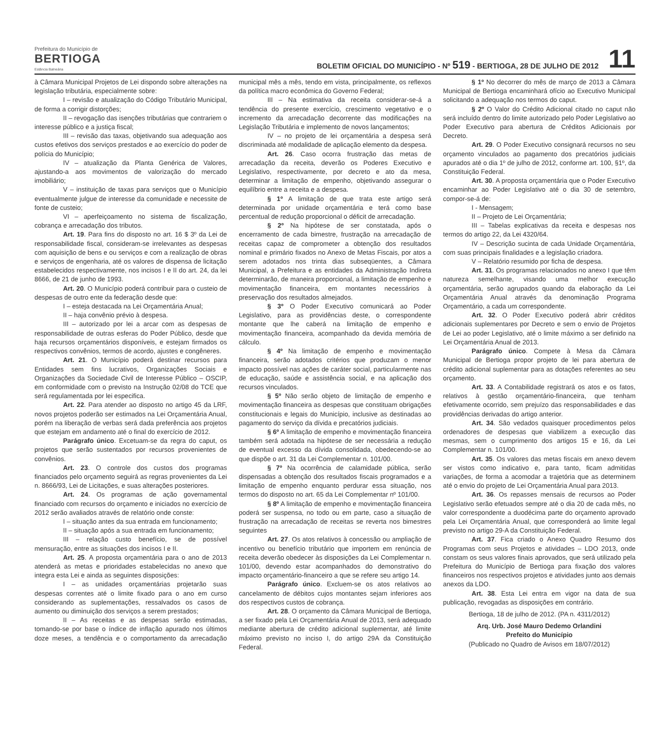Prefeitura do Município de
BERTIOGA
Estância Balneária
BOLETIM OFICIAL DO MUNICÍPIO - Nº 519 - BERTIOGA, 28 DE JULHO DE 2012
11
à Câmara Municipal Projetos de Lei dispondo sobre alterações na legislação tributária, especialmente sobre:
I – revisão e atualização do Código Tributário Municipal, de forma a corrigir distorções;
II – revogação das isenções tributárias que contrariem o interesse público e a justiça fiscal;
III – revisão das taxas, objetivando sua adequação aos custos efetivos dos serviços prestados e ao exercício do poder de polícia do Município;
IV – atualização da Planta Genérica de Valores, ajustando-a aos movimentos de valorização do mercado imobiliário;
V – instituição de taxas para serviços que o Município eventualmente julgue de interesse da comunidade e necessite de fonte de custeio;
VI – aperfeiçoamento no sistema de fiscalização, cobrança e arrecadação dos tributos.
Art. 19. Para fins do disposto no art. 16 $ 3º da Lei de responsabilidade fiscal, consideram-se irrelevantes as despesas com aquisição de bens e ou serviços e com a realização de obras e serviços de engenharia, até os valores de dispensa de licitação estabelecidos respectivamente, nos incisos I e II do art. 24, da lei 8666, de 21 de junho de 1993.
Art. 20. O Município poderá contribuir para o custeio de despesas de outro ente da federação desde que:
I – esteja destacada na Lei Orçamentária Anual;
II – haja convênio prévio à despesa.
III – autorizado por lei a arcar com as despesas de responsabilidade de outras esferas do Poder Público, desde que haja recursos orçamentários disponíveis, e estejam firmados os respectivos convênios, termos de acordo, ajustes e congêneres.
Art. 21. O Município poderá destinar recursos para Entidades sem fins lucrativos, Organizações Sociais e Organizações da Sociedade Civil de Interesse Público – OSCIP, em conformidade com o previsto na Instrução 02/08 do TCE que será regulamentada por lei especifica.
Art. 22. Para atender ao disposto no artigo 45 da LRF, novos projetos poderão ser estimados na Lei Orçamentária Anual, porém na liberação de verbas será dada preferência aos projetos que estejam em andamento até o final do exercício de 2012.
Parágrafo único. Excetuam-se da regra do caput, os projetos que serão sustentados por recursos provenientes de convênios.
Art. 23. O controle dos custos dos programas financiados pelo orçamento seguirá as regras provenientes da Lei n. 8666/93, Lei de Licitações, e suas alterações posteriores.
Art. 24. Os programas de ação governamental financiado com recursos do orçamento e iniciados no exercício de 2012 serão avaliados através de relatório onde conste:
I – situação antes da sua entrada em funcionamento;
II – situação após a sua entrada em funcionamento;
III – relação custo benefício, se de possível mensuração, entre as situações dos incisos I e II.
Art. 25. A proposta orçamentária para o ano de 2013 atenderá as metas e prioridades estabelecidas no anexo que integra esta Lei e ainda as seguintes disposições:
I – as unidades orçamentárias projetarão suas despesas correntes até o limite fixado para o ano em curso considerando as suplementações, ressalvados os casos de aumento ou diminuição dos serviços a serem prestados;
II – As receitas e as despesas serão estimadas, tomando-se por base o índice de inflação apurado nos últimos doze meses, a tendência e o comportamento da arrecadação municipal mês a mês, tendo em vista, principalmente, os reflexos da política macro econômica do Governo Federal;
III – Na estimativa da receita considerar-se-á a tendência do presente exercício, crescimento vegetativo e o incremento da arrecadação decorrente das modificações na Legislação Tributária e implemento de novos lançamentos;
IV – no projeto de lei orçamentária a despesa será discriminada até modalidade de aplicação elemento da despesa.
Art. 26. Caso ocorra frustração das metas de arrecadação da receita, deverão os Poderes Executivo e Legislativo, respectivamente, por decreto e ato da mesa, determinar a limitação de empenho, objetivando assegurar o equilíbrio entre a receita e a despesa.
§ 1º A limitação de que trata este artigo será determinada por unidade orçamentária e terá como base percentual de redução proporcional o déficit de arrecadação.
§ 2º Na hipótese de ser constatada, após o encerramento de cada bimestre, frustração na arrecadação de receitas capaz de comprometer a obtenção dos resultados nominal e primário fixados no Anexo de Metas Fiscais, por atos a serem adotados nos trinta dias subseqüentes, a Câmara Municipal, a Prefeitura e as entidades da Administração Indireta determinarão, de maneira proporcional, a limitação de empenho e movimentação financeira, em montantes necessários à preservação dos resultados almejados.
§ 3º O Poder Executivo comunicará ao Poder Legislativo, para as providências deste, o correspondente montante que lhe caberá na limitação de empenho e movimentação financeira, acompanhado da devida memória de cálculo.
§ 4º Na limitação de empenho e movimentação financeira, serão adotados critérios que produzam o menor impacto possível nas ações de caráter social, particularmente nas de educação, saúde e assistência social, e na aplicação dos recursos vinculados.
§ 5º Não serão objeto de limitação de empenho e movimentação financeira as despesas que constituam obrigações constitucionais e legais do Município, inclusive as destinadas ao pagamento do serviço da dívida e precatórios judiciais.
§ 6º A limitação de empenho e movimentação financeira também será adotada na hipótese de ser necessária a redução de eventual excesso da dívida consolidada, obedecendo-se ao que dispõe o art. 31 da Lei Complementar n. 101/00.
§ 7º Na ocorrência de calamidade pública, serão dispensadas a obtenção dos resultados fiscais programados e a limitação de empenho enquanto perdurar essa situação, nos termos do disposto no art. 65 da Lei Complementar nº 101/00.
§ 8º A limitação de empenho e movimentação financeira poderá ser suspensa, no todo ou em parte, caso a situação de frustração na arrecadação de receitas se reverta nos bimestres seguintes
Art. 27. Os atos relativos à concessão ou ampliação de incentivo ou benefício tributário que importem em renúncia de receita deverão obedecer às disposições da Lei Complementar n. 101/00, devendo estar acompanhados do demonstrativo do impacto orçamentário-financeiro a que se refere seu artigo 14.
Parágrafo único. Excluem-se os atos relativos ao cancelamento de débitos cujos montantes sejam inferiores aos dos respectivos custos de cobrança.
Art. 28. O orçamento da Câmara Municipal de Bertioga, a ser fixado pela Lei Orçamentária Anual de 2013, será adequado mediante abertura de crédito adicional suplementar, até limite máximo previsto no inciso I, do artigo 29A da Constituição Federal.
§ 1º No decorrer do mês de março de 2013 a Câmara Municipal de Bertioga encaminhará ofício ao Executivo Municipal solicitando a adequação nos termos do caput.
§ 2º O Valor do Crédito Adicional citado no caput não será incluído dentro do limite autorizado pelo Poder Legislativo ao Poder Executivo para abertura de Créditos Adicionais por Decreto.
Art. 29. O Poder Executivo consignará recursos no seu orçamento vinculados ao pagamento dos precatórios judiciais apurados até o dia 1º de julho de 2012, conforme art. 100, §1º, da Constituição Federal.
Art. 30. A proposta orçamentária que o Poder Executivo encaminhar ao Poder Legislativo até o dia 30 de setembro, compor-se-á de:
I - Mensagem;
II – Projeto de Lei Orçamentária;
III – Tabelas explicativas da receita e despesas nos termos do artigo 22, da Lei 4320/64.
IV – Descrição sucinta de cada Unidade Orçamentária, com suas principais finalidades e a legislação criadora.
V – Relatório resumido por ficha de despesa.
Art. 31. Os programas relacionados no anexo I que têm natureza semelhante, visando uma melhor execução orçamentária, serão agrupados quando da elaboração da Lei Orçamentária Anual através da denominação Programa Orçamentário, a cada um correspondente.
Art. 32. O Poder Executivo poderá abrir créditos adicionais suplementares por Decreto e sem o envio de Projetos de Lei ao poder Legislativo, até o limite máximo a ser definido na Lei Orçamentária Anual de 2013.
Parágrafo único. Compete à Mesa da Câmara Municipal de Bertioga propor projeto de lei para abertura de crédito adicional suplementar para as dotações referentes ao seu orçamento.
Art. 33. A Contabilidade registrará os atos e os fatos, relativos à gestão orçamentário-financeira, que tenham efetivamente ocorrido, sem prejuízo das responsabilidades e das providências derivadas do artigo anterior.
Art. 34. São vedados quaisquer procedimentos pelos ordenadores de despesas que viabilizem a execução das mesmas, sem o cumprimento dos artigos 15 e 16, da Lei Complementar n. 101/00.
Art. 35. Os valores das metas fiscais em anexo devem ser vistos como indicativo e, para tanto, ficam admitidas variações, de forma a acomodar a trajetória que as determinem até o envio do projeto de Lei Orçamentária Anual para 2013.
Art. 36. Os repasses mensais de recursos ao Poder Legislativo serão efetuados sempre até o dia 20 de cada mês, no valor correspondente a duodécima parte do orçamento aprovado pela Lei Orçamentária Anual, que corresponderá ao limite legal previsto no artigo 29-A da Constituição Federal.
Art. 37. Fica criado o Anexo Quadro Resumo dos Programas com seus Projetos e atividades – LDO 2013, onde constam os seus valores finais aprovados, que será utilizado pela Prefeitura do Município de Bertioga para fixação dos valores financeiros nos respectivos projetos e atividades junto aos demais anexos da LDO.
Art. 38. Esta Lei entra em vigor na data de sua publicação, revogadas as disposições em contrário.
Bertioga, 18 de julho de 2012. (PA n. 4311/2012)
Arq. Urb. José Mauro Dedemo Orlandini
Prefeito do Município
(Publicado no Quadro de Avisos em 18/07/2012)